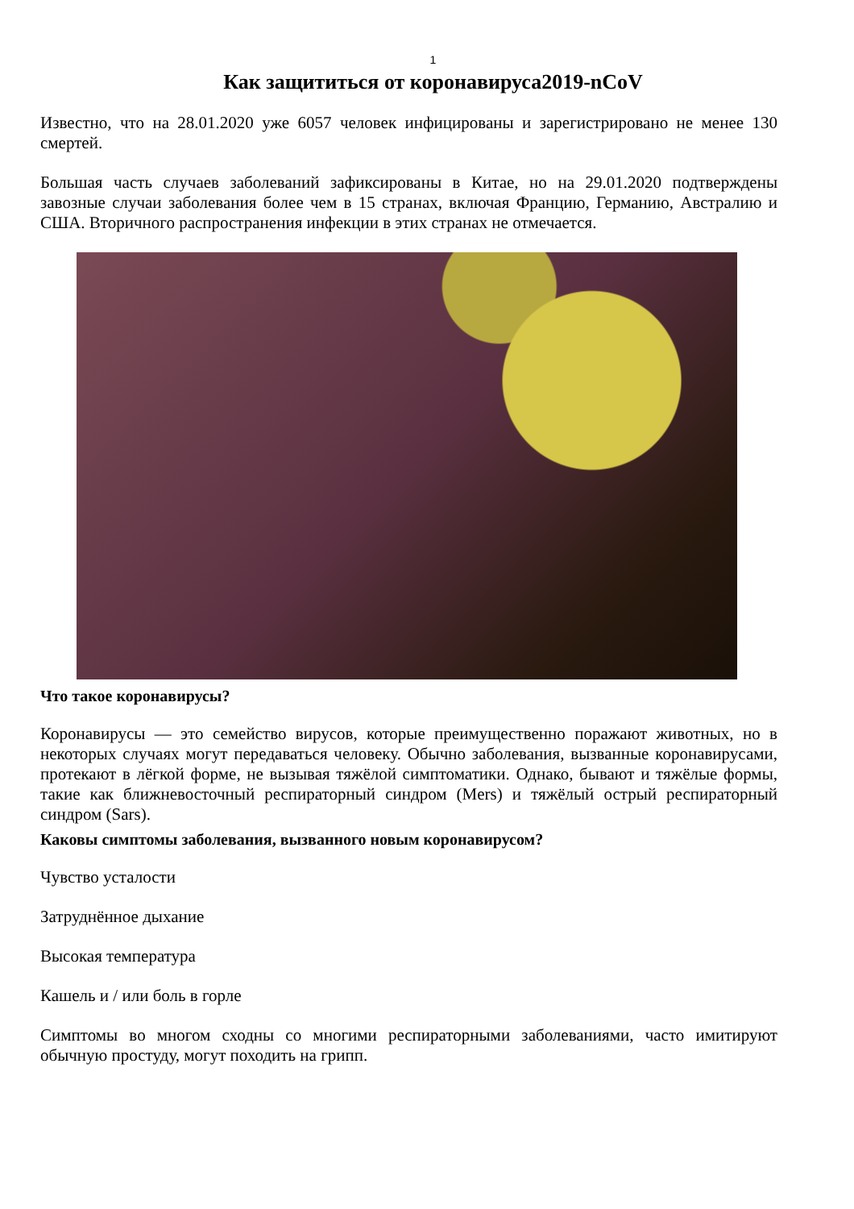1
Как защититься от коронавируса2019-nCoV
Известно, что на 28.01.2020 уже 6057 человек инфицированы и зарегистрировано не менее 130 смертей.
Большая часть случаев заболеваний зафиксированы в Китае, но на 29.01.2020 подтверждены завозные случаи заболевания более чем в 15 странах, включая Францию, Германию, Австралию и США. Вторичного распространения инфекции в этих странах не отмечается.
Что такое коронавирусы?
Коронавирусы — это семейство вирусов, которые преимущественно поражают животных, но в некоторых случаях могут передаваться человеку. Обычно заболевания, вызванные коронавирусами, протекают в лёгкой форме, не вызывая тяжёлой симптоматики. Однако, бывают и тяжёлые формы, такие как ближневосточный респираторный синдром (Mers) и тяжёлый острый респираторный синдром (Sars).
Каковы симптомы заболевания, вызванного новым коронавирусом?
Чувство усталости
Затруднённое дыхание
Высокая температура
Кашель и / или боль в горле
Симптомы во многом сходны со многими респираторными заболеваниями, часто имитируют обычную простуду, могут походить на грипп.